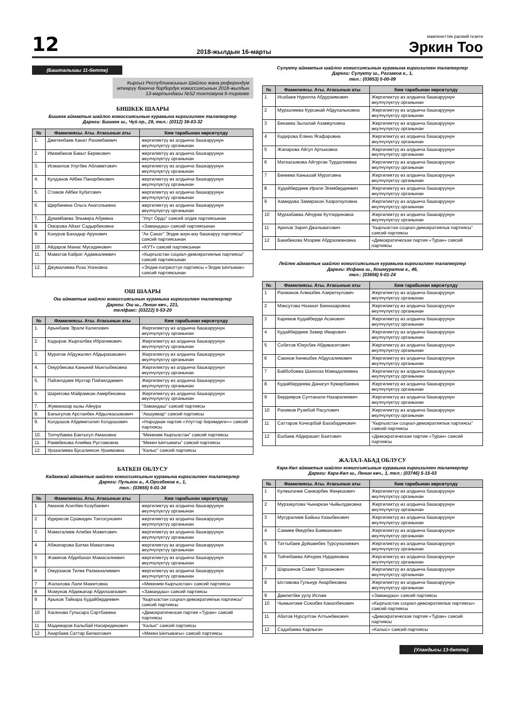12 2018-жылдын 16-марты мамлекеттик расмий гезити
Эркин Тоо
(Башталышы 11-бетте)
Кыргыз Республикасынын Шайлоо жана референдум өткөрүү боюнча борбордук комиссиясынын 2018-жылдын 13-мартындагы №52 токтомуна 6-тиркеме
БИШКЕК ШААРЫ
Бишкек аймактык шайлоо комиссиясынын курамына киргизилген талапкерлер
Дареги: Бишкек ш., Чүй пр., 28, тел.: (0312) 36-03-32
| № | Фамилиясы. Аты. Атасынын аты | Ким тарабынан көрсөтүлдү |
| --- | --- | --- |
| 1. | Джетенбаев Канат Рахимбаевич | жергиликтүү өз алдынча башкаруунун өкүлчүлүктүү органынан |
| 2. | Имамбеков Бакыт Берикович | жергиликтүү өз алдынча башкаруунун өкүлчүлүктүү органынан |
| 3. | Исмаилов Улугбек Абламетович | жергиликтүү өз алдынча башкаруунун өкүлчүлүктүү органынан |
| 4. | Кулданов Айбек Панарбекович | жергиликтүү өз алдынча башкаруунун өкүлчүлүктүү органынан |
| 5. | Стамов Айбек Кубатович | жергиликтүү өз алдынча башкаруунун өкүлчүлүктүү органынан |
| 6. | Щербинина Ольга Анатольевна | жергиликтүү өз алдынча башкаруунун өкүлчүлүктүү органынан |
| 7. | Дукембаева Эльмира Абуевна | “Улут Ордо” саясий элдик партиясынан |
| 8. | Оморова Айзат Садырбековна | «Замандаш» саясий партиясынан |
| 9. | Конуров Бахадыр Арунович | "Ак Санат" Элдик өзүн-өзү башкаруу партиясы" саясий партиясынан |
| 10. | Айдаров Манас Мусадинович | «КУТ» саясий партиясынан |
| 11. | Маматов Кайрат Адамкалиевич | «Кыргызстан социал-демократиялык партиясы” саясий партиясынан |
| 12. | Джумалиева Роза Усеновна | «Элдик-патриоттук партиясы «Элдик Ынтымак» саясий партиясынан |
ОШ ШААРЫ
Ош аймактык шайлоо комиссиясынын курамына киргизилген талапкерлер
Дареги: Ош ш., Ленин көч., 221,
тел/факс: (03222) 5-53-20
| № | Фамилиясы. Аты. Атасынын аты | Ким тарабынан көрсөтүлдү |
| --- | --- | --- |
| 1. | Арынбаев Эрали Калилович | Жергиликтүү өз алдынча башкаруунун өкүлчүлүктүү органынан |
| 2. | Кадыров Жыргалбек Ибрагимович | Жергиликтүү өз алдынча башкаруунун өкүлчүлүктүү органынан |
| 3. | Муратов Абдужалил Абдыразакович | Жергиликтүү өз алдынча башкаруунун өкүлчүлүктүү органынан |
| 4. | Омурбекова Каныкей Мыктыбековна | Жергиликтүү өз алдынча башкаруунун өкүлчүлүктүү органынан |
| 5. | Пайзилдаев Мухтар Пайзилдаевич | Жергиликтүү өз алдынча башкаруунун өкүлчүлүктүү органынан |
| 6. | Шарипова Майрамкан Амирбековна | Жергиликтүү өз алдынча башкаруунун өкүлчүлүктүү органынан |
| 7. | Жуманазар кызы Айнура | “Замандаш” саясий партиясы |
| 8. | Бапыгулов Арстанбек Абдылкасымович | “Акшумкар” саясий партиясы |
| 9. | Колдошов Абдимиталип Колдошович | «Народная партия «Улуттар биримдиги»» саясий партиясы |
| 10. | Топчубаева Бактыгул Амановна | “Мекеним Кыргызстан” саясий партиясы |
| 11. | Раимбекова Алийма Рустамовна | “Мекен Ынтымагы” саясий партиясы |
| 12. | Уразалиева Бусалияхон Ураимовна | “Калыс” саясий партиясы |
БАТКЕН ОБЛУСУ
Кадамжай аймактык шайлоо комиссиясынын курамына киргизилген талапкерлер
Дареги: Пульгон а., А.Орозбеков к., 1,
тел.: (03655) 5-01-34
| № | Фамилиясы. Аты. Атасынын аты | Ким тарабынан көрсөтүлдү |
| --- | --- | --- |
| 1 | Аманов Асилбек Козубаевич | жергиликтүү өз алдынча башкаруунун өкүлчүлүктүү органынан |
| 2 | Идирисов Сражидин Токтосунович | жергиликтүү өз алдынча башкаруунун өкүлчүлүктүү органынан |
| 3 | Маматалиев Алибек Мажитович | жергиликтүү өз алдынча башкаруунун өкүлчүлүктүү органынан |
| 4 | Абжапарова Батма Маматовна | жергиликтүү өз алдынча башкаруунун өкүлчүлүктүү органынан |
| 5 | Жакипов Абдибахап Мамасалиевич | жергиликтүү өз алдынча башкаруунун өкүлчүлүктүү органынан |
| 6 | Омурзаков Тилек Рахманалиевич | жергиликтүү өз алдынча башкаруунун өкүлчүлүктүү органынан |
| 7 | Жалалова Лали Мажитовна | «Мекеним Кыргызстан» саясий партиясы |
| 8 | Момунов Абдижапар Абдилазизович | «Замандаш» саясий партиясы |
| 9 | Арыков Тайкара Кудайбердиевич | “Кыргызстан социал-демократиялык партиясы” саясий партиясы |
| 10 | Хасенова Гульсара Сартбаевна | «Демократическая партия «Туран» саясий партиясы |
| 11 | Мадимаров Калыбай Насиридинович | “Калыс” саясий партиясы |
| 12 | Анарбаев Саттар Бегматович | «Мекен Ынтымагы» саясий партиясы |
Сүлүктү аймактык шайлоо комиссиясынын курамына киргизилген талапкерлер
Дареги: Сүлүктү ш., Раззаков к., 1,
тел.: (03653) 5-00-09
| № | Фамилиясы. Аты. Атасынын аты | Ким тарабынан көрсөтүлдү |
| --- | --- | --- |
| 1 | Исабаев Нурилла Абдураимович | Жергиликтүү өз алдынча башкаруунун өкүлчүлүктүү органынан |
| 2 | Мурзалиева Курсанай Абдухалыковна | Жергиликтүү өз алдынча башкаруунун өкүлчүлүктүү органынан |
| 3 | Бекаева Зылалай Азамкуловна | Жергиликтүү өз алдынча башкаруунун өкүлчүлүктүү органынан |
| 4 | Кадирова Елена Ягафаровна | Жергиликтүү өз алдынча башкаруунун өкүлчүлүктүү органынан |
| 5 | Жапарова Айгул Артыковна | Жергиликтүү өз алдынча башкаруунун өкүлчүлүктүү органынан |
| 6 | Маткасымова Айтурган Турдалиевна | Жергиликтүү өз алдынча башкаруунун өкүлчүлүктүү органынан |
| 7 | Бекеева Канышай Муратовна | Жергиликтүү өз алдынча башкаруунун өкүлчүлүктүү органынан |
| 8 | Худайбердиев Ирали Эгембердиевич | Жергиликтүү өз алдынча башкаруунун өкүлчүлүктүү органынан |
| 9 | Хамидова Замирахон Хазраткуловна | Жергиликтүү өз алдынча башкаруунун өкүлчүлүктүү органынан |
| 10 | Мурзабаева Айчурек Кутпидиновна | Жергиликтүү өз алдынча башкаруунун өкүлчүлүктүү органынан |
| 11 | Арипов Зарип Джальматович | “Кыргызстан социал-демократиялык партиясы” саясий партиясы |
| 12 | Бакибекова Мээрим Абдрахмановна | «Демократическая партия «Туран» саясий партиясы |
Лейлек аймактык шайлоо комиссиясынын курамына киргизилген талапкерлер
Дареги: Исфана ш., Кошмуратов к., 46,
тел.: (03656) 5-01-24
| № | Фамилиясы. Аты. Атасынын аты | Ким тарабынан көрсөтүлдү |
| --- | --- | --- |
| 1 | Рахманов Алмазбек Азиреткулович | Жергиликтүү өз алдынча башкаруунун өкүлчүлүктүү органынан |
| 2 | Максутова Назакат Бекназаровна | Жергиликтүү өз алдынча башкаруунун өкүлчүлүктүү органынан |
| 3 | Каримов Кудайберди Асанович | Жергиликтүү өз алдынча башкаруунун өкүлчүлүктүү органынан |
| 4 | Кудайбердиев Замир Имарович | Жергиликтүү өз алдынча башкаруунун өкүлчүлүктүү органынан |
| 5 | Собитов Юнусбек Абдиваситович | Жергиликтүү өз алдынча башкаруунун өкүлчүлүктүү органынан |
| 6 | Саюнов Кенешбек Абдусалимович | Жергиликтүү өз алдынча башкаруунун өкүлчүлүктүү органынан |
| 7 | Байбобоева Шахноза Мамадалиевна | Жергиликтүү өз алдынча башкаруунун өкүлчүлүктүү органынан |
| 8 | Кудайбердиева Данагул Кумарбаевна | Жергиликтүү өз алдынча башкаруунун өкүлчүлүктүү органынан |
| 9 | Бердияров Султанали Назаралиевич | Жергиликтүү өз алдынча башкаруунун өкүлчүлүктүү органынан |
| 10 | Рахимов Рузибой Расулович | Жергиликтүү өз алдынча башкаруунун өкүлчүлүктүү органынан |
| 11 | Саттаров Кочкорбай Бахабадинович | “Кыргызстан социал-демократиялык партиясы” саясий партиясы |
| 12 | Ешбаев Абдирашит Баитович | «Демократическая партия «Туран» саясий партиясы |
ЖАЛАЛ-АБАД ОБЛУСУ
Кара-Көл аймактык шайлоо комиссиясынын курамына киргизилген талапкерлер
Дареги: Кара-Көл ш., Ленин көч., 1, тел.: (03746) 5-15-03
| № | Фамилиясы. Аты. Атасынын аты | Ким тарабынан көрсөтүлдү |
| --- | --- | --- |
| 1 | Кулжыгачев Санжарбек Жеңишович | Жергиликтүү өз алдынча башкаруунун өкүлчүлүктүү органынан |
| 2 | Мурзакулова Чынаркан Чыйылдаковна | Жергиликтүү өз алдынча башкаруунун өкүлчүлүктүү органынан |
| 3 | Мусуралиев Байыш Казыбекович | Жергиликтүү өз алдынча башкаруунун өкүлчүлүктүү органынан |
| 4 | Самиев Өмүрбек Баяманович | Жергиликтүү өз алдынча башкаруунун өкүлчүлүктүү органынан |
| 5 | Таттыбаев Дүйшөнбек Турсуналиевич | Жергиликтүү өз алдынча башкаруунун өкүлчүлүктүү органынан |
| 6 | Тойчибаева Айчүрек Нурдиновна | Жергиликтүү өз алдынча башкаруунун өкүлчүлүктүү органынан |
| 7 | Шаршенов Самат Тороканович | Жергиликтүү өз алдынча башкаруунун өкүлчүлүктүү органынан |
| 8 | Ыстамова Гульнур Анарбековна | Жергиликтүү өз алдынча башкаруунун өкүлчүлүктүү органынан |
| 9 | Дөөлөтбек уулу Ислам | «Замандаш» саясий партиясы |
| 10 | Чымынтаев Союзбек Каналбекович | «Кыргызстан социал-демократиялык партиясы» саясий партиясы |
| 11 | Абатов Нурсултан Алтынбекович | «Демократическая партия «Туран» саясий партиясы |
| 12 | Садабаева Карлыгач | «Калыс» саясий партиясы |
(Уландысы 13-бетте)